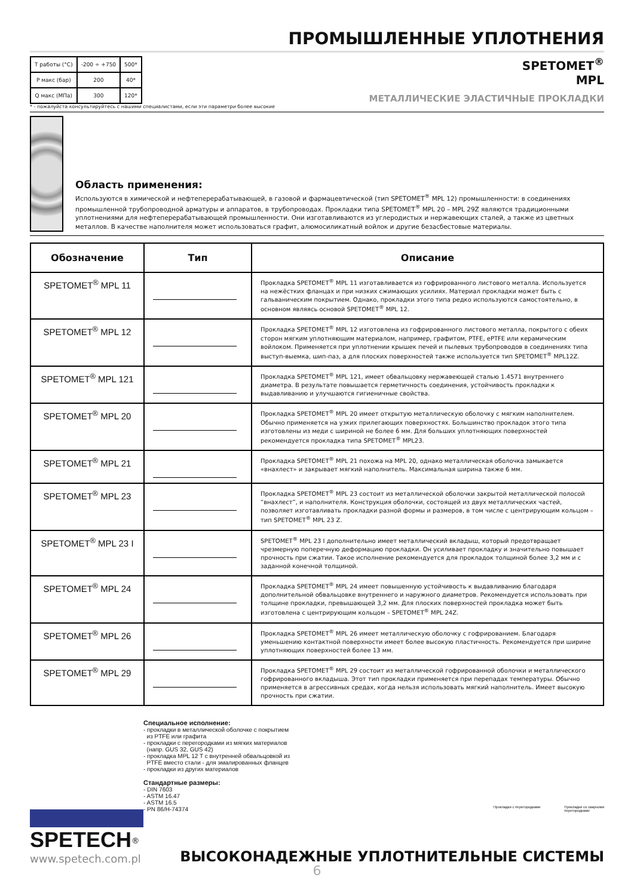ПРОМЫШЛЕННЫЕ УПЛОТНЕНИЯ
| T работы (°C) | -200 ÷ +750 | 500* |
| P макс (бар) | 200 | 40* |
| Q макс (МПа) | 300 | 120* |
SPETOMET<sup>®</sup>
MPL
МЕТАЛЛИЧЕСКИЕ ЭЛАСТИЧНЫЕ ПРОКЛАДКИ
* - пожалуйста консультируйтесь с нашими специалистами, если эти параметри более высокие
Область применения:
Используются в химической и нефтеперерабатывающей, в газовой и фармацевтической (тип SPETOMET<sup>®</sup> MPL 12) промышленности: в соединениях промышленной трубопроводной арматуры и аппаратов, в трубопроводах. Прокладки типа SPETOMET<sup>®</sup> MPL 20 – MPL 29Z являются традиционными уплотнениями для нефтеперерабатывающей промышленности. Они изготавливаются из углеродистых и нержавеющих сталей, а также из цветных металлов. В качестве наполнителя может использоваться графит, алюмосиликатный войлок и другие безасбестовые материалы.
| Обозначение | Тип | Описание |
| --- | --- | --- |
| SPETOMET<sup>®</sup> MPL 11 | | Прокладка SPETOMET<sup>®</sup> MPL 11 изготавливается из гофрированного листового металла. Используется на нежёстких фланцах и при низких сжимающих усилиях. Материал прокладки может быть с гальваническим покрытием. Однако, прокладки этого типа редко используются самостоятельно, в основном являясь основой SPETOMET<sup>®</sup> MPL 12. |
| SPETOMET<sup>®</sup> MPL 12 | | Прокладка SPETOMET<sup>®</sup> MPL 12 изготовлена из гофрированного листового металла, покрытого с обеих сторон мягким уплотняющим материалом, например, графитом, PTFE, ePTFE или керамическим войлоком. Применяется при уплотнении крышек печей и пылевых трубопроводов в соединениях типа выступ-выемка, шип-паз, а для плоских поверхностей также используется тип SPETOMET<sup>®</sup> MPL12Z. |
| SPETOMET<sup>®</sup> MPL 121 | | Прокладка SPETOMET<sup>®</sup> MPL 121, имеет обвальцовку нержавеющей сталью 1.4571 внутреннего диаметра. В результате повышается герметичность соединения, устойчивость прокладки к выдавливанию и улучшаются гигиеничные свойства. |
| SPETOMET<sup>®</sup> MPL 20 | | Прокладка SPETOMET<sup>®</sup> MPL 20 имеет открытую металлическую оболочку с мягким наполнителем. Обычно применяется на узких прилегающих поверхностях. Большинство прокладок этого типа изготовлены из меди с шириной не более 6 мм. Для больших уплотняющих поверхностей рекомендуется прокладка типа SPETOMET<sup>®</sup> MPL23. |
| SPETOMET<sup>®</sup> MPL 21 | | Прокладка SPETOMET<sup>®</sup> MPL 21 похожа на MPL 20, однако металлическая оболочка замыкается «внахлест» и закрывает мягкий наполнитель. Максимальная ширина также 6 мм. |
| SPETOMET<sup>®</sup> MPL 23 | | Прокладка SPETOMET<sup>®</sup> MPL 23 состоит из металлической оболочки закрытой металлической полосой “внахлест”, и наполнителя. Конструкция оболочки, состоящей из двух металлических частей, позволяет изготавливать прокладки разной формы и размеров, в том числе с центрирующим кольцом – тип SPETOMET<sup>®</sup> MPL 23 Z. |
| SPETOMET<sup>®</sup> MPL 23 I | | SPETOMET<sup>®</sup> MPL 23 I дополнительно имеет металлический вкладыш, который предотвращает чрезмерную поперечную деформацию прокладки. Он усиливает прокладку и значительно повышает прочность при сжатии. Такое исполнение рекомендуется для прокладок толщиной более 3,2 мм и с заданной конечной толщиной. |
| SPETOMET<sup>®</sup> MPL 24 | | Прокладка SPETOMET<sup>®</sup> MPL 24 имеет повышенную устойчивость к выдавливанию благодаря дополнительной обвальцовке внутреннего и наружного диаметров. Рекомендуется использовать при толщине прокладки, превышающей 3,2 мм. Для плоских поверхностей прокладка может быть изготовлена с центрирующим кольцом – SPETOMET<sup>®</sup> MPL 24Z. |
| SPETOMET<sup>®</sup> MPL 26 | | Прокладка SPETOMET<sup>®</sup> MPL 26 имеет металлическую оболочку с гофрированием. Благодаря уменьшению контактной поверхности имеет более высокую пластичность. Рекомендуется при ширине уплотняющих поверхностей более 13 мм. |
| SPETOMET<sup>®</sup> MPL 29 | | Прокладка SPETOMET<sup>®</sup> MPL 29 состоит из металлической гофрированной оболочки и металлического гофрированного вкладыша. Этот тип прокладки применяется при перепадах температуры. Обычно применяется в агрессивных средах, когда нельзя использовать мягкий наполнитель. Имеет высокую прочность при сжатии. |
Специальное исполнение:
- прокладки в металлической оболочке с покрытием
из PTFE или графита
- прокладки с перегородками из мягких материалов
(напр. GUS 32, GUS 42)
- прокладка MPL 12 T с внутренней обвальцовкой из
PTFE вместо стали - для эмалированных фланцев
- прокладки из других материалов
Стандартные размеры:
- DIN 7603
- ASTM 16.47
- ASTM 16.5
- PN 86/H-74374
Прокладки с перегородками Прокладки со сварноми
перегородками
SPETECH<sup>®</sup>
www.spetech.com.pl
ВЫСОКОНАДЕЖНЫЕ УПЛОТНИТЕЛЬНЫЕ СИСТЕМЫ
6